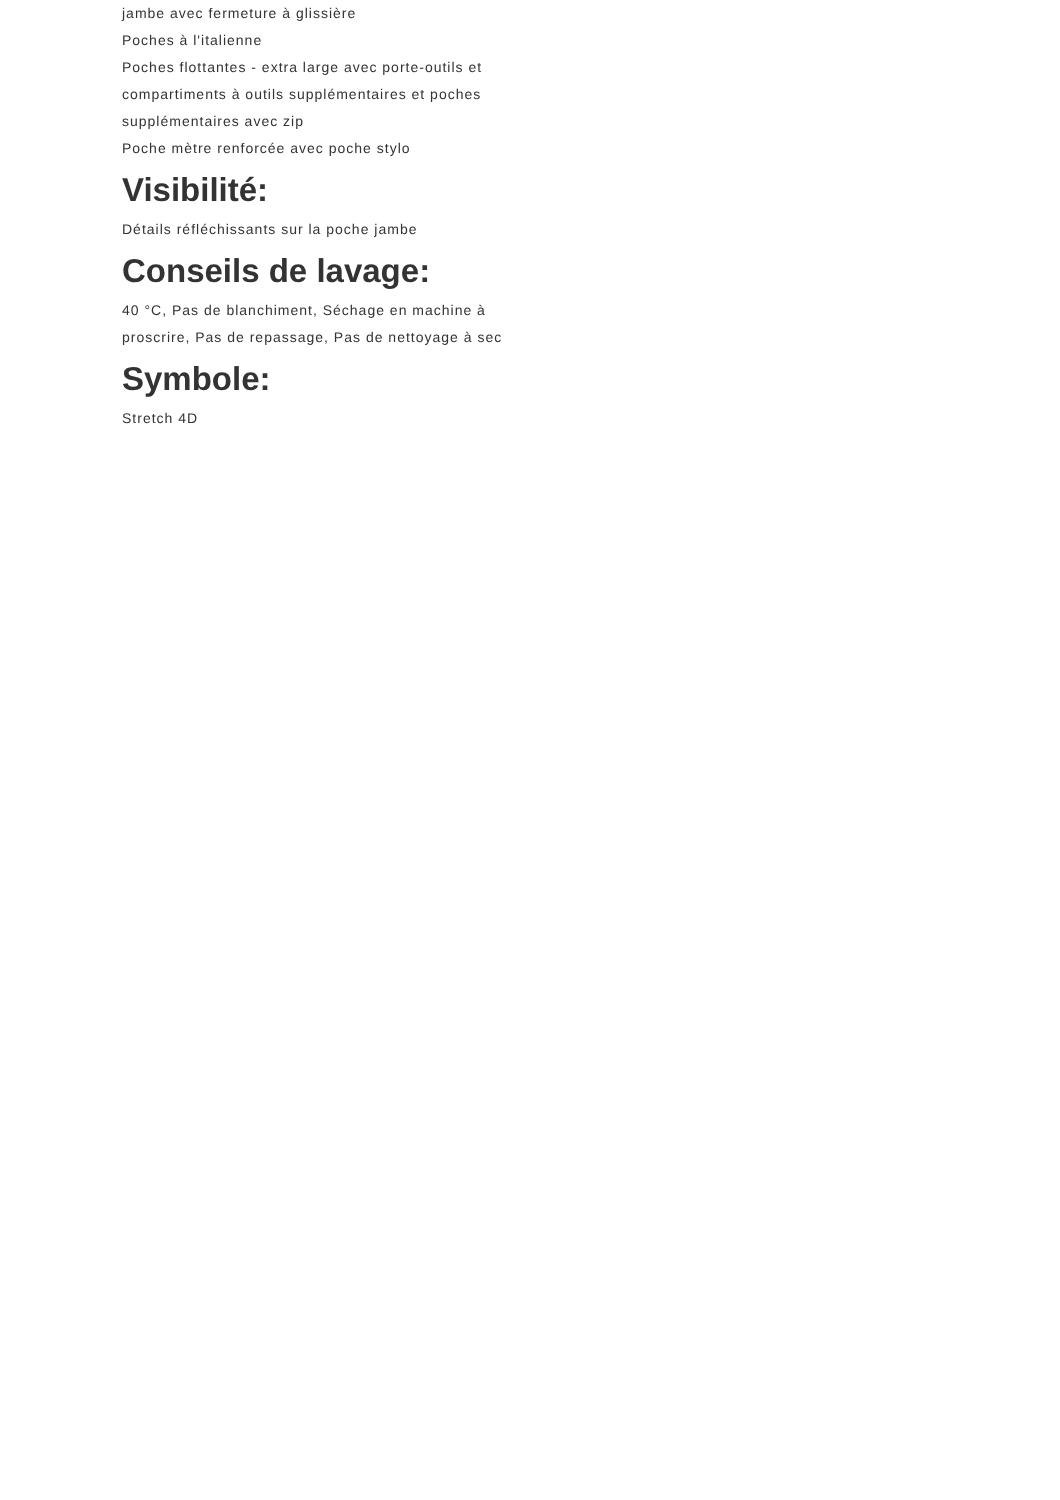jambe avec fermeture à glissière
Poches à l'italienne
Poches flottantes - extra large avec porte-outils et compartiments à outils supplémentaires et poches supplémentaires avec zip
Poche mètre renforcée avec poche stylo
Visibilité:
Détails réfléchissants sur la poche jambe
Conseils de lavage:
40 °C, Pas de blanchiment, Séchage en machine à proscrire, Pas de repassage, Pas de nettoyage à sec
Symbole:
Stretch 4D